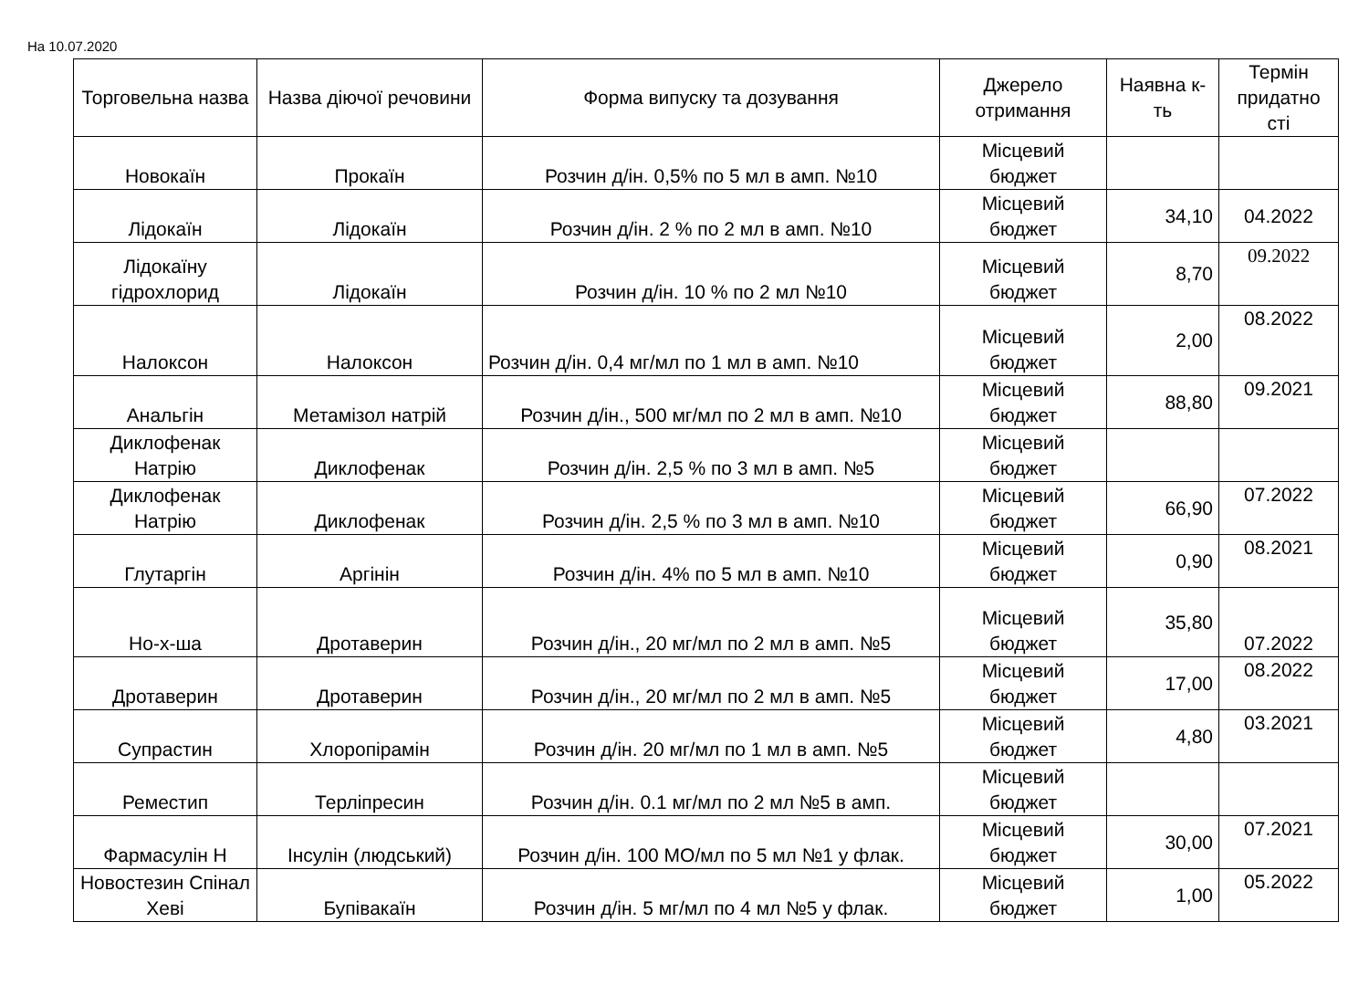На 10.07.2020
| Торговельна назва | Назва діючої речовини | Форма випуску та дозування | Джерело отримання | Наявна к-ть | Термін придатно сті |
| --- | --- | --- | --- | --- | --- |
| Новокаїн | Прокаїн | Розчин д/ін. 0,5% по 5 мл в амп. №10 | Місцевий бюджет | | |
| Лідокаїн | Лідокаїн | Розчин д/ін. 2 % по 2 мл в амп. №10 | Місцевий бюджет | 34,10 | 04.2022 |
| Лідокаїну гідрохлорид | Лідокаїн | Розчин д/ін. 10 % по 2 мл №10 | Місцевий бюджет | 8,70 | 09.2022 |
| Налоксон | Налоксон | Розчин д/ін. 0,4 мг/мл по 1 мл в амп. №10 | Місцевий бюджет | 2,00 | 08.2022 |
| Анальгін | Метамізол натрій | Розчин д/ін., 500 мг/мл по 2 мл в амп. №10 | Місцевий бюджет | 88,80 | 09.2021 |
| Диклофенак Натрію | Диклофенак | Розчин д/ін. 2,5 % по 3 мл в амп. №5 | Місцевий бюджет | | |
| Диклофенак Натрію | Диклофенак | Розчин д/ін. 2,5 % по 3 мл в амп. №10 | Місцевий бюджет | 66,90 | 07.2022 |
| Глутаргін | Аргінін | Розчин д/ін. 4% по 5 мл в амп. №10 | Місцевий бюджет | 0,90 | 08.2021 |
| Но-х-ша | Дротаверин | Розчин д/ін., 20 мг/мл по 2 мл в амп. №5 | Місцевий бюджет | 35,80 | 07.2022 |
| Дротаверин | Дротаверин | Розчин д/ін., 20 мг/мл по 2 мл в амп. №5 | Місцевий бюджет | 17,00 | 08.2022 |
| Супрастин | Хлоропірамін | Розчин д/ін. 20 мг/мл по 1 мл в амп. №5 | Місцевий бюджет | 4,80 | 03.2021 |
| Реместип | Терліпресин | Розчин д/ін. 0.1 мг/мл по 2 мл №5 в амп. | Місцевий бюджет | | |
| Фармасулін Н | Інсулін (людський) | Розчин д/ін. 100 МО/мл по 5 мл №1 у флак. | Місцевий бюджет | 30,00 | 07.2021 |
| Новостезин Спінал Хеві | Бупівакаїн | Розчин д/ін. 5 мг/мл по 4 мл №5 у флак. | Місцевий бюджет | 1,00 | 05.2022 |